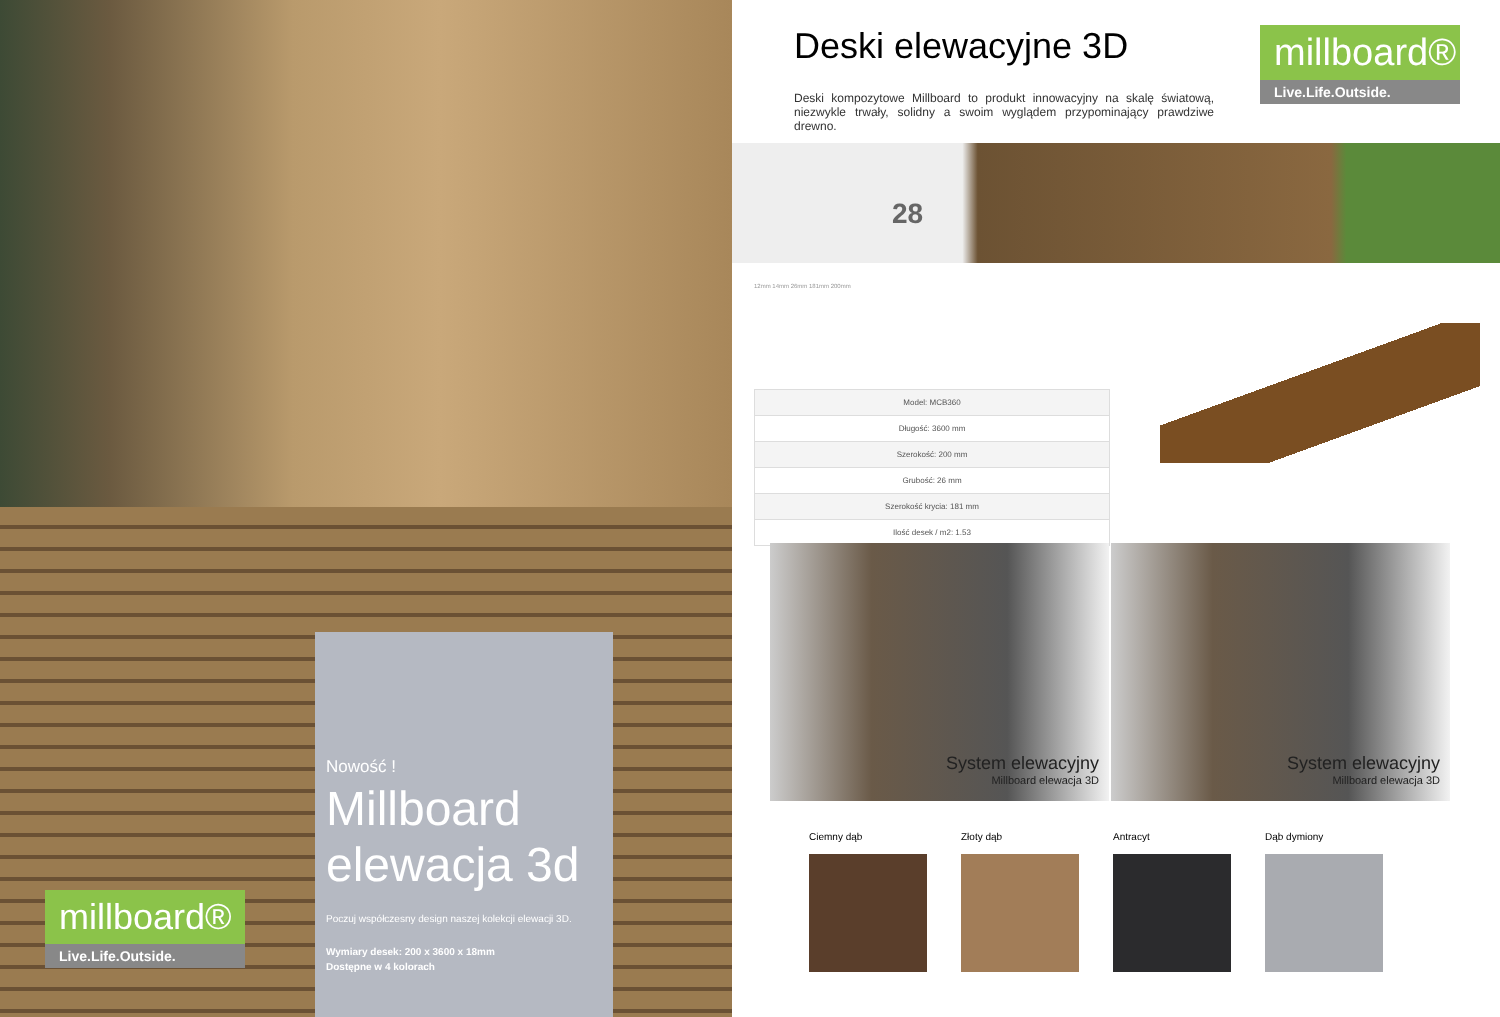Nowość !
Millboard
elewacja 3d
Poczuj współczesny design naszej kolekcji elewacji 3D.
Wymiary desek: 200 x 3600 x 18mm
Dostępne w 4 kolorach
millboard®
Live.Life.Outside.
Deski elewacyjne 3D
Deski kompozytowe Millboard to produkt innowacyjny na skalę światową, niezwykle trwały, solidny a swoim wyglądem przypominający prawdziwe drewno.
millboard®
Live.Life.Outside.
28
12mm 14mm 26mm 181mm 200mm
| Model: MCB360 |
| Długość: 3600 mm |
| Szerokość: 200 mm |
| Grubość: 26 mm |
| Szerokość krycia: 181 mm |
| Ilość desek / m2: 1.53 |
System elewacyjny
Millboard elewacja 3D
System elewacyjny
Millboard elewacja 3D
Ciemny dąb Złoty dąb Antracyt Dąb dymiony